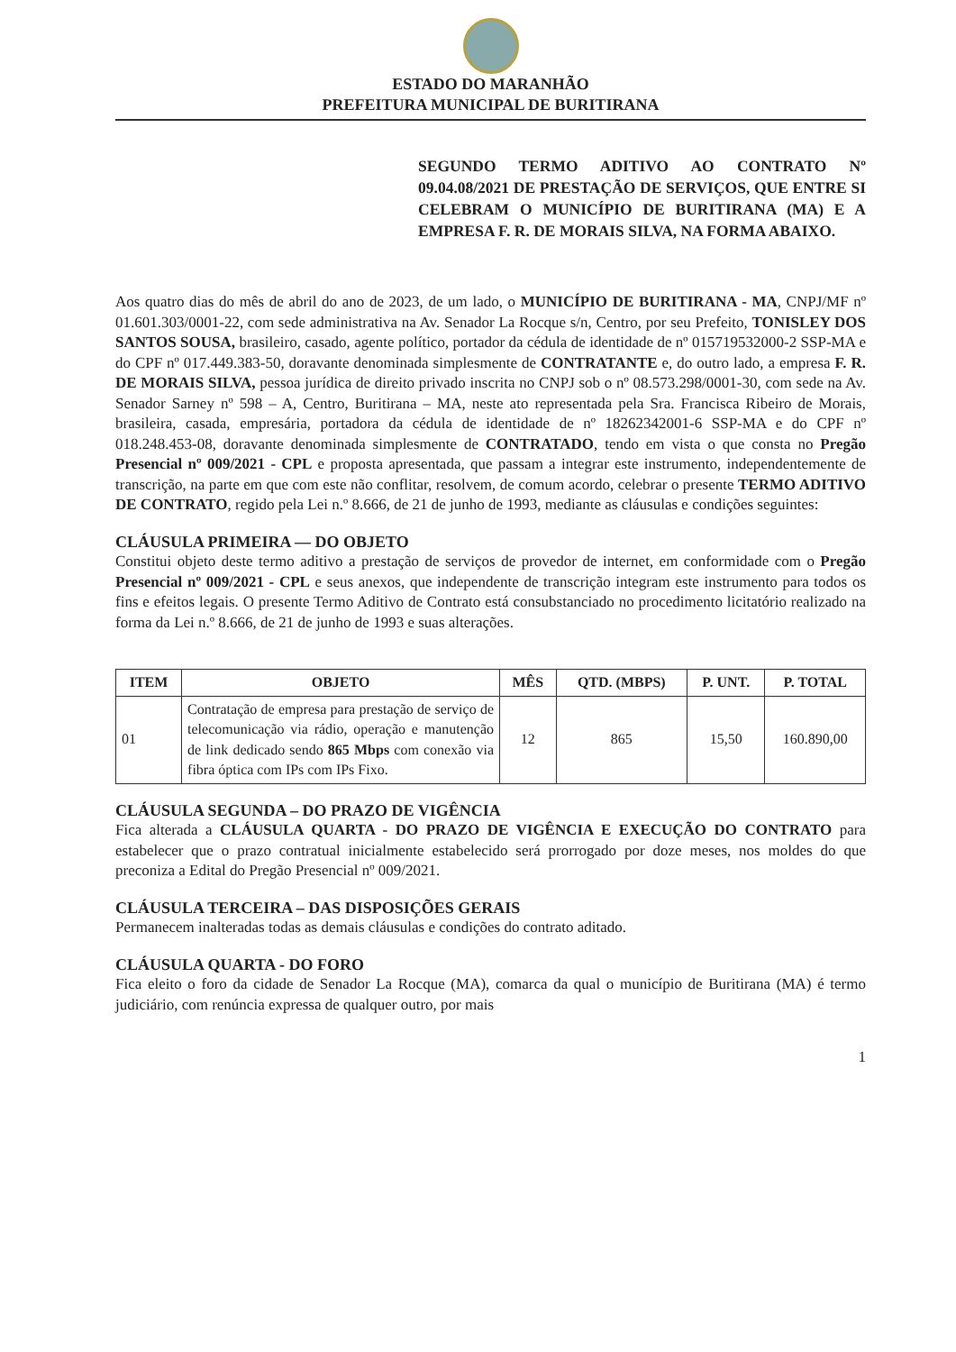ESTADO DO MARANHÃO
PREFEITURA MUNICIPAL DE BURITIRANA
SEGUNDO TERMO ADITIVO AO CONTRATO Nº 09.04.08/2021 DE PRESTAÇÃO DE SERVIÇOS, QUE ENTRE SI CELEBRAM O MUNICÍPIO DE BURITIRANA (MA) E A EMPRESA F. R. DE MORAIS SILVA, NA FORMA ABAIXO.
Aos quatro dias do mês de abril do ano de 2023, de um lado, o MUNICÍPIO DE BURITIRANA - MA, CNPJ/MF nº 01.601.303/0001-22, com sede administrativa na Av. Senador La Rocque s/n, Centro, por seu Prefeito, TONISLEY DOS SANTOS SOUSA, brasileiro, casado, agente político, portador da cédula de identidade de nº 015719532000-2 SSP-MA e do CPF nº 017.449.383-50, doravante denominada simplesmente de CONTRATANTE e, do outro lado, a empresa F. R. DE MORAIS SILVA, pessoa jurídica de direito privado inscrita no CNPJ sob o nº 08.573.298/0001-30, com sede na Av. Senador Sarney nº 598 – A, Centro, Buritirana – MA, neste ato representada pela Sra. Francisca Ribeiro de Morais, brasileira, casada, empresária, portadora da cédula de identidade de nº 18262342001-6 SSP-MA e do CPF nº 018.248.453-08, doravante denominada simplesmente de CONTRATADO, tendo em vista o que consta no Pregão Presencial nº 009/2021 - CPL e proposta apresentada, que passam a integrar este instrumento, independentemente de transcrição, na parte em que com este não conflitar, resolvem, de comum acordo, celebrar o presente TERMO ADITIVO DE CONTRATO, regido pela Lei n.º 8.666, de 21 de junho de 1993, mediante as cláusulas e condições seguintes:
CLÁUSULA PRIMEIRA — DO OBJETO
Constitui objeto deste termo aditivo a prestação de serviços de provedor de internet, em conformidade com o Pregão Presencial nº 009/2021 - CPL e seus anexos, que independente de transcrição integram este instrumento para todos os fins e efeitos legais. O presente Termo Aditivo de Contrato está consubstanciado no procedimento licitatório realizado na forma da Lei n.º 8.666, de 21 de junho de 1993 e suas alterações.
| ITEM | OBJETO | MÊS | QTD. (MBPS) | P. UNT. | P. TOTAL |
| --- | --- | --- | --- | --- | --- |
| 01 | Contratação de empresa para prestação de serviço de telecomunicação via rádio, operação e manutenção de link dedicado sendo 865 Mbps com conexão via fibra óptica com IPs com IPs Fixo. | 12 | 865 | 15,50 | 160.890,00 |
CLÁUSULA SEGUNDA – DO PRAZO DE VIGÊNCIA
Fica alterada a CLÁUSULA QUARTA - DO PRAZO DE VIGÊNCIA E EXECUÇÃO DO CONTRATO para estabelecer que o prazo contratual inicialmente estabelecido será prorrogado por doze meses, nos moldes do que preconiza a Edital do Pregão Presencial nº 009/2021.
CLÁUSULA TERCEIRA – DAS DISPOSIÇÕES GERAIS
Permanecem inalteradas todas as demais cláusulas e condições do contrato aditado.
CLÁUSULA QUARTA - DO FORO
Fica eleito o foro da cidade de Senador La Rocque (MA), comarca da qual o município de Buritirana (MA) é termo judiciário, com renúncia expressa de qualquer outro, por mais
1